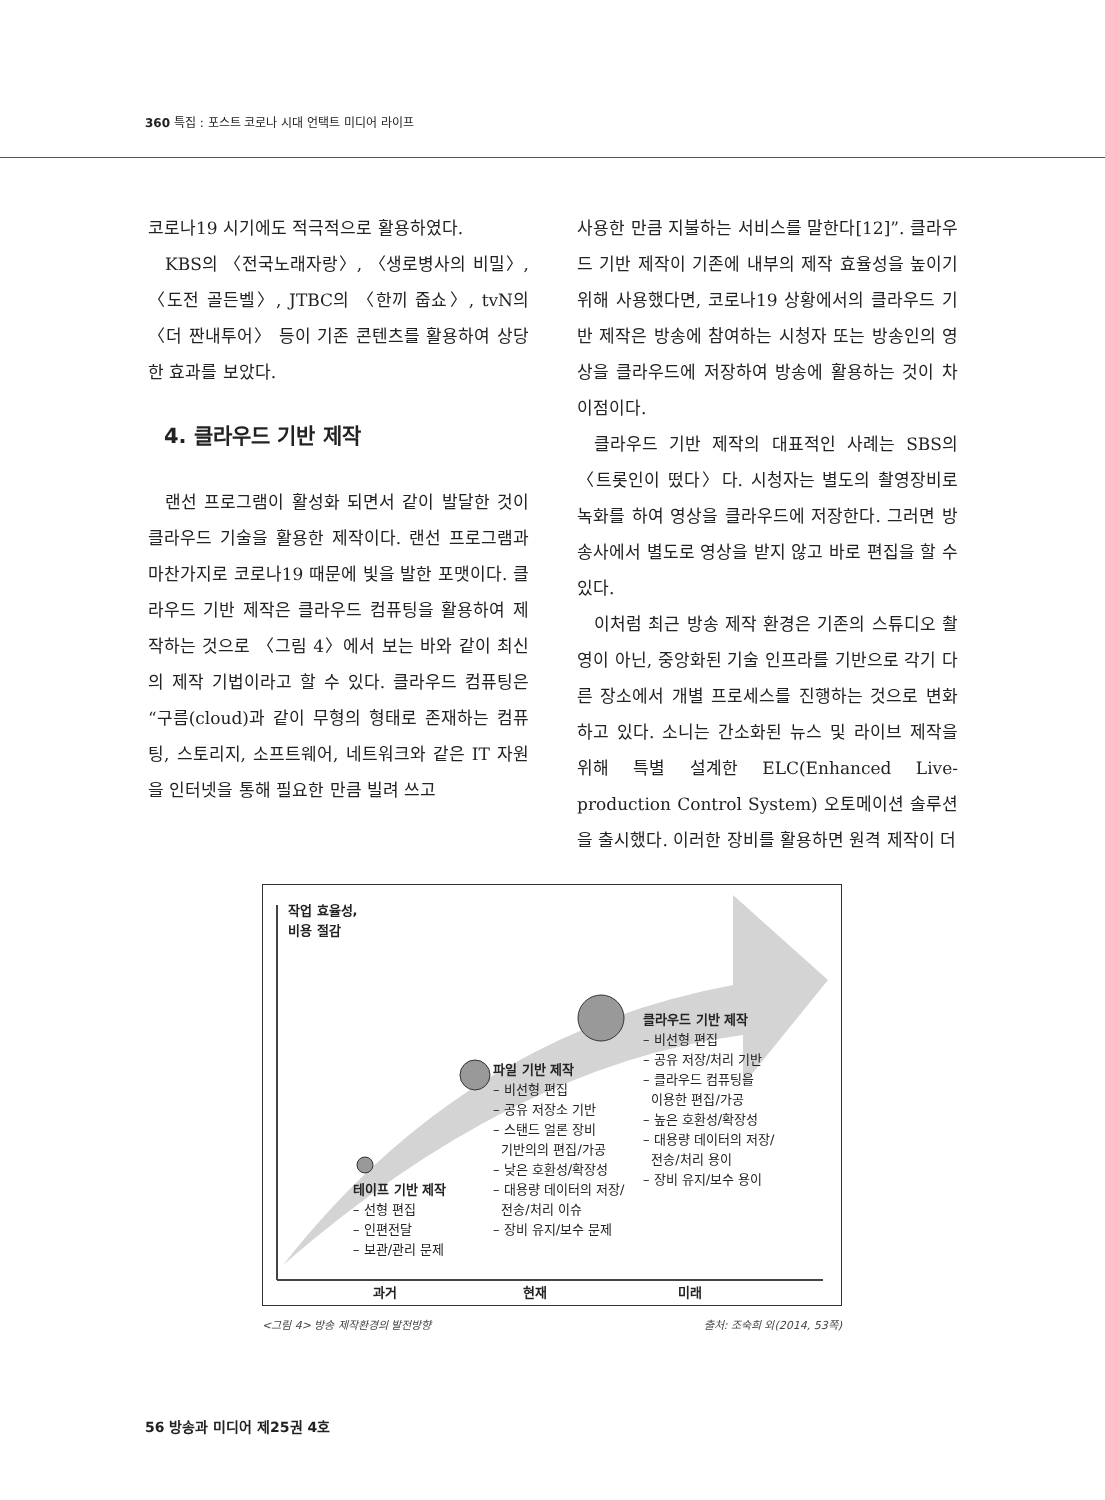360 특집 : 포스트 코로나 시대 언택트 미디어 라이프
코로나19 시기에도 적극적으로 활용하였다.
KBS의 〈전국노래자랑〉, 〈생로병사의 비밀〉, 〈도전 골든벨〉, JTBC의 〈한끼 줍쇼〉, tvN의 〈더 짠내투어〉 등이 기존 콘텐츠를 활용하여 상당한 효과를 보았다.
4. 클라우드 기반 제작
랜선 프로그램이 활성화 되면서 같이 발달한 것이 클라우드 기술을 활용한 제작이다. 랜선 프로그램과 마찬가지로 코로나19 때문에 빛을 발한 포맷이다. 클라우드 기반 제작은 클라우드 컴퓨팅을 활용하여 제작하는 것으로 〈그림 4〉에서 보는 바와 같이 최신의 제작 기법이라고 할 수 있다. 클라우드 컴퓨팅은 “구름(cloud)과 같이 무형의 형태로 존재하는 컴퓨팅, 스토리지, 소프트웨어, 네트워크와 같은 IT 자원을 인터넷을 통해 필요한 만큼 빌려 쓰고
사용한 만큼 지불하는 서비스를 말한다[12]”. 클라우드 기반 제작이 기존에 내부의 제작 효율성을 높이기 위해 사용했다면, 코로나19 상황에서의 클라우드 기반 제작은 방송에 참여하는 시청자 또는 방송인의 영상을 클라우드에 저장하여 방송에 활용하는 것이 차이점이다.
클라우드 기반 제작의 대표적인 사례는 SBS의 〈트롯인이 떴다〉다. 시청자는 별도의 촬영장비로 녹화를 하여 영상을 클라우드에 저장한다. 그러면 방송사에서 별도로 영상을 받지 않고 바로 편집을 할 수 있다.
이처럼 최근 방송 제작 환경은 기존의 스튜디오 촬영이 아닌, 중앙화된 기술 인프라를 기반으로 각기 다른 장소에서 개별 프로세스를 진행하는 것으로 변화하고 있다. 소니는 간소화된 뉴스 및 라이브 제작을 위해 특별 설계한 ELC(Enhanced Live-production Control System) 오토메이션 솔루션을 출시했다. 이러한 장비를 활용하면 원격 제작이 더
작업 효율성,
비용 절감
테이프 기반 제작
– 선형 편집
– 인편전달
– 보관/관리 문제
파일 기반 제작
– 비선형 편집
– 공유 저장소 기반
– 스탠드 얼론 장비
기반의의 편집/가공
– 낮은 호환성/확장성
– 대용량 데이터의 저장/
전송/처리 이슈
– 장비 유지/보수 문제
클라우드 기반 제작
– 비선형 편집
– 공유 저장/처리 기반
– 클라우드 컴퓨팅을
이용한 편집/가공
– 높은 호환성/확장성
– 대용량 데이터의 저장/
전송/처리 용이
– 장비 유지/보수 용이
과거 현재 미래
<그림 4> 방송 제작환경의 발전방향 출처: 조숙희 외(2014, 53쪽)
56 방송과 미디어 제25권 4호